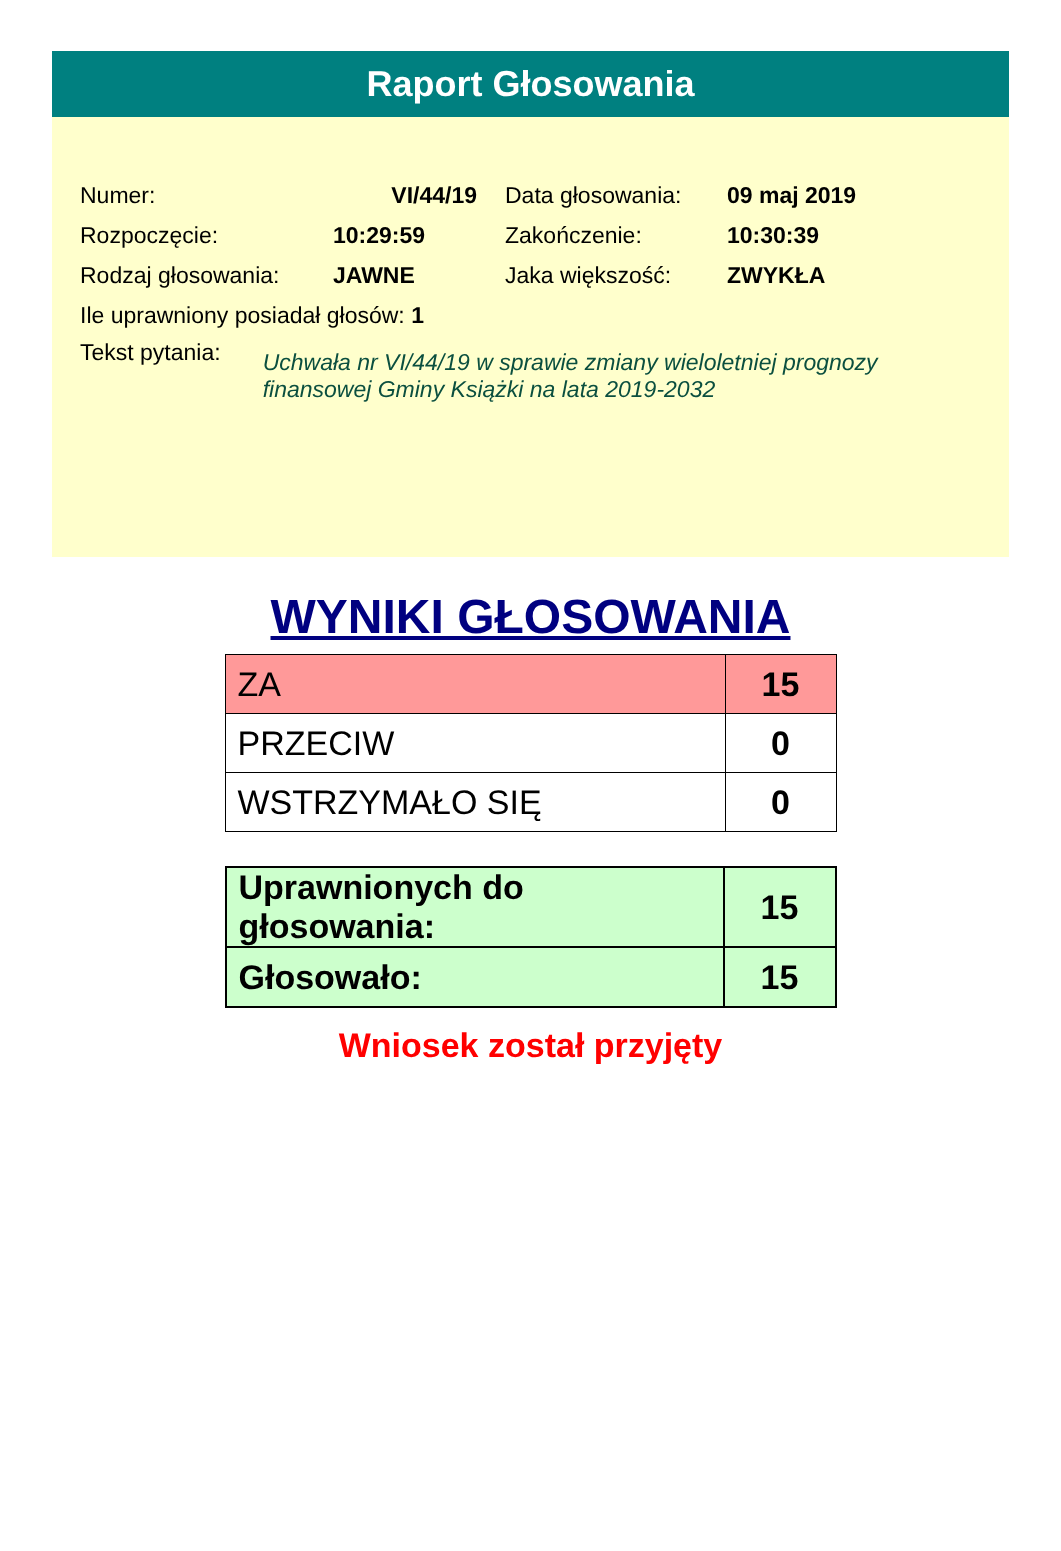Raport Głosowania
Numer: VI/44/19 Data głosowania: 09 maj 2019
Rozpoczęcie: 10:29:59 Zakończenie: 10:30:39
Rodzaj głosowania: JAWNE Jaka większość: ZWYKŁA
Ile uprawniony posiadał głosów: 1
Tekst pytania: Uchwała nr VI/44/19 w sprawie zmiany wieloletniej prognozy
finansowej Gminy Książki na lata 2019-2032
WYNIKI GŁOSOWANIA
| ZA | 15 |
| PRZECIW | 0 |
| WSTRZYMAŁO SIĘ | 0 |
| Uprawnionych do głosowania: | 15 |
| Głosowało: | 15 |
Wniosek został przyjęty